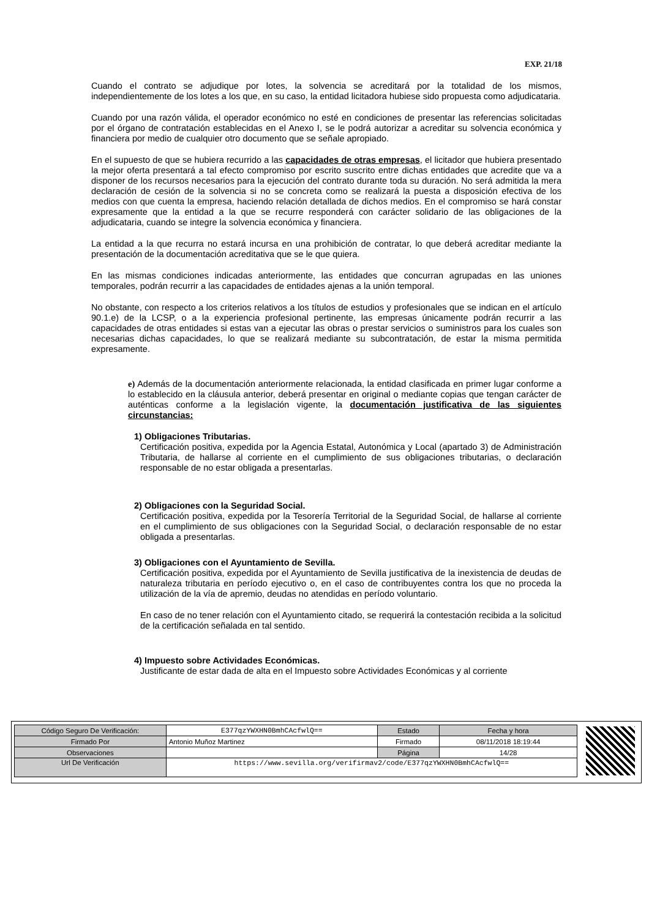EXP. 21/18
Cuando el contrato se adjudique por lotes, la solvencia se acreditará por la totalidad de los mismos, independientemente de los lotes a los que, en su caso, la entidad licitadora hubiese sido propuesta como adjudicataria.
Cuando por una razón válida, el operador económico no esté en condiciones de presentar las referencias solicitadas por el órgano de contratación establecidas en el Anexo I, se le podrá autorizar a acreditar su solvencia económica y financiera por medio de cualquier otro documento que se señale apropiado.
En el supuesto de que se hubiera recurrido a las capacidades de otras empresas, el licitador que hubiera presentado la mejor oferta presentará a tal efecto compromiso por escrito suscrito entre dichas entidades que acredite que va a disponer de los recursos necesarios para la ejecución del contrato durante toda su duración. No será admitida la mera declaración de cesión de la solvencia si no se concreta como se realizará la puesta a disposición efectiva de los medios con que cuenta la empresa, haciendo relación detallada de dichos medios. En el compromiso se hará constar expresamente que la entidad a la que se recurre responderá con carácter solidario de las obligaciones de la adjudicataria, cuando se integre la solvencia económica y financiera.
La entidad a la que recurra no estará incursa en una prohibición de contratar, lo que deberá acreditar mediante la presentación de la documentación acreditativa que se le que quiera.
En las mismas condiciones indicadas anteriormente, las entidades que concurran agrupadas en las uniones temporales, podrán recurrir a las capacidades de entidades ajenas a la unión temporal.
No obstante, con respecto a los criterios relativos a los títulos de estudios y profesionales que se indican en el artículo 90.1.e) de la LCSP, o a la experiencia profesional pertinente, las empresas únicamente podrán recurrir a las capacidades de otras entidades si estas van a ejecutar las obras o prestar servicios o suministros para los cuales son necesarias dichas capacidades, lo que se realizará mediante su subcontratación, de estar la misma permitida expresamente.
e) Además de la documentación anteriormente relacionada, la entidad clasificada en primer lugar conforme a lo establecido en la cláusula anterior, deberá presentar en original o mediante copias que tengan carácter de auténticas conforme a la legislación vigente, la documentación justificativa de las siguientes circunstancias:
1) Obligaciones Tributarias.
Certificación positiva, expedida por la Agencia Estatal, Autonómica y Local (apartado 3) de Administración Tributaria, de hallarse al corriente en el cumplimiento de sus obligaciones tributarias, o declaración responsable de no estar obligada a presentarlas.
2) Obligaciones con la Seguridad Social.
Certificación positiva, expedida por la Tesorería Territorial de la Seguridad Social, de hallarse al corriente en el cumplimiento de sus obligaciones con la Seguridad Social, o declaración responsable de no estar obligada a presentarlas.
3) Obligaciones con el Ayuntamiento de Sevilla.
Certificación positiva, expedida por el Ayuntamiento de Sevilla justificativa de la inexistencia de deudas de naturaleza tributaria en período ejecutivo o, en el caso de contribuyentes contra los que no proceda la utilización de la vía de apremio, deudas no atendidas en período voluntario.
En caso de no tener relación con el Ayuntamiento citado, se requerirá la contestación recibida a la solicitud de la certificación señalada en tal sentido.
4) Impuesto sobre Actividades Económicas.
Justificante de estar dada de alta en el Impuesto sobre Actividades Económicas y al corriente
| Código Seguro De Verificación: | E377qzYWXHN0BmhCAcfwlQ== | Estado | Fecha y hora |
| Firmado Por | Antonio Muñoz Martinez | Firmado | 08/11/2018 18:19:44 |
| Observaciones | | Página | 14/28 |
| Url De Verificación | https://www.sevilla.org/verifirmav2/code/E377qzYWXHN0BmhCAcfwlQ== | | |